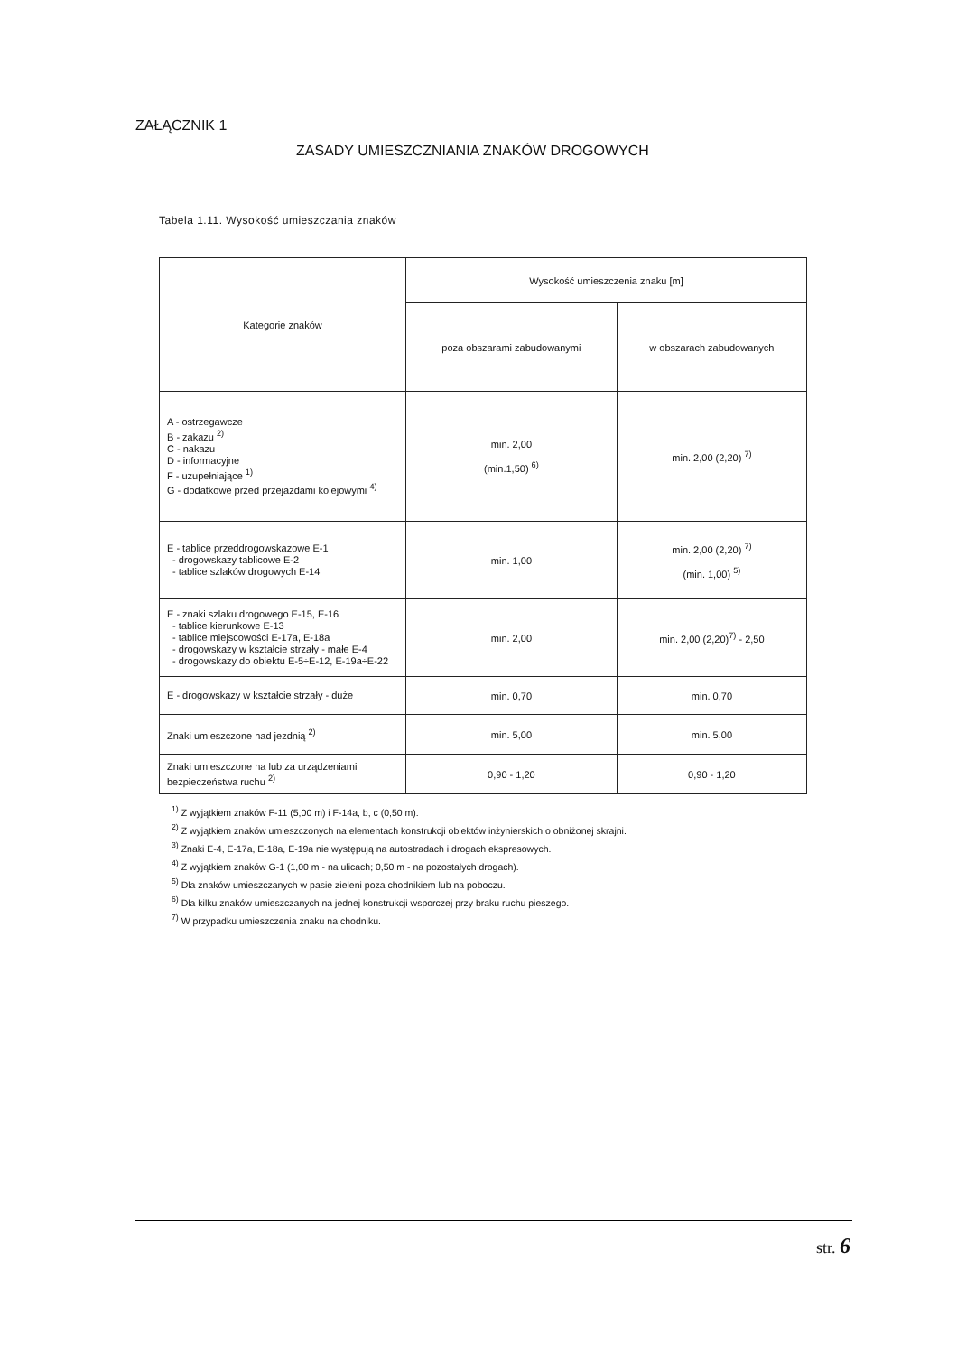ZAŁĄCZNIK 1
ZASADY UMIESZCZNIANIA ZNAKÓW DROGOWYCH
Tabela 1.11. Wysokość umieszczania znaków
| Kategorie znaków | Wysokość umieszczenia znaku [m] | |
| --- | --- | --- |
| | poza obszarami zabudowanymi | w obszarach zabudowanych |
| A - ostrzegawcze B - zakazu <sup>2)</sup> C - nakazu D - informacyjne F - uzupełniające <sup>1)</sup> G - dodatkowe przed przejazdami kolejowymi <sup>4)</sup> | min. 2,00 (min.1,50) <sup>6)</sup> | min. 2,00 (2,20) <sup>7)</sup> |
| E - tablice przeddrogowskazowe E-1 - drogowskazy tablicowe E-2 - tablice szlaków drogowych E-14 | min. 1,00 | min. 2,00 (2,20) <sup>7)</sup> (min. 1,00) <sup>5)</sup> |
| E - znaki szlaku drogowego E-15, E-16 - tablice kierunkowe E-13 - tablice miejscowości E-17a, E-18a - drogowskazy w kształcie strzały - małe E-4 - drogowskazy do obiektu E-5÷E-12, E-19a÷E-22 | min. 2,00 | min. 2,00 (2,20)<sup>7)</sup> - 2,50 |
| E - drogowskazy w kształcie strzały - duże | min. 0,70 | min. 0,70 |
| Znaki umieszczone nad jezdnią <sup>2)</sup> | min. 5,00 | min. 5,00 |
| Znaki umieszczone na lub za urządzeniami bezpieczeństwa ruchu <sup>2)</sup> | 0,90 - 1,20 | 0,90 - 1,20 |
<sup>1)</sup> Z wyjątkiem znaków F-11 (5,00 m) i F-14a, b, c (0,50 m).
<sup>2)</sup> Z wyjątkiem znaków umieszczonych na elementach konstrukcji obiektów inżynierskich o obniżonej skrajni.
<sup>3)</sup> Znaki E-4, E-17a, E-18a, E-19a nie występują na autostradach i drogach ekspresowych.
<sup>4)</sup> Z wyjątkiem znaków G-1 (1,00 m - na ulicach; 0,50 m - na pozostałych drogach).
<sup>5)</sup> Dla znaków umieszczanych w pasie zieleni poza chodnikiem lub na poboczu.
<sup>6)</sup> Dla kilku znaków umieszczanych na jednej konstrukcji wsporczej przy braku ruchu pieszego.
<sup>7)</sup> W przypadku umieszczenia znaku na chodniku.
str. 6